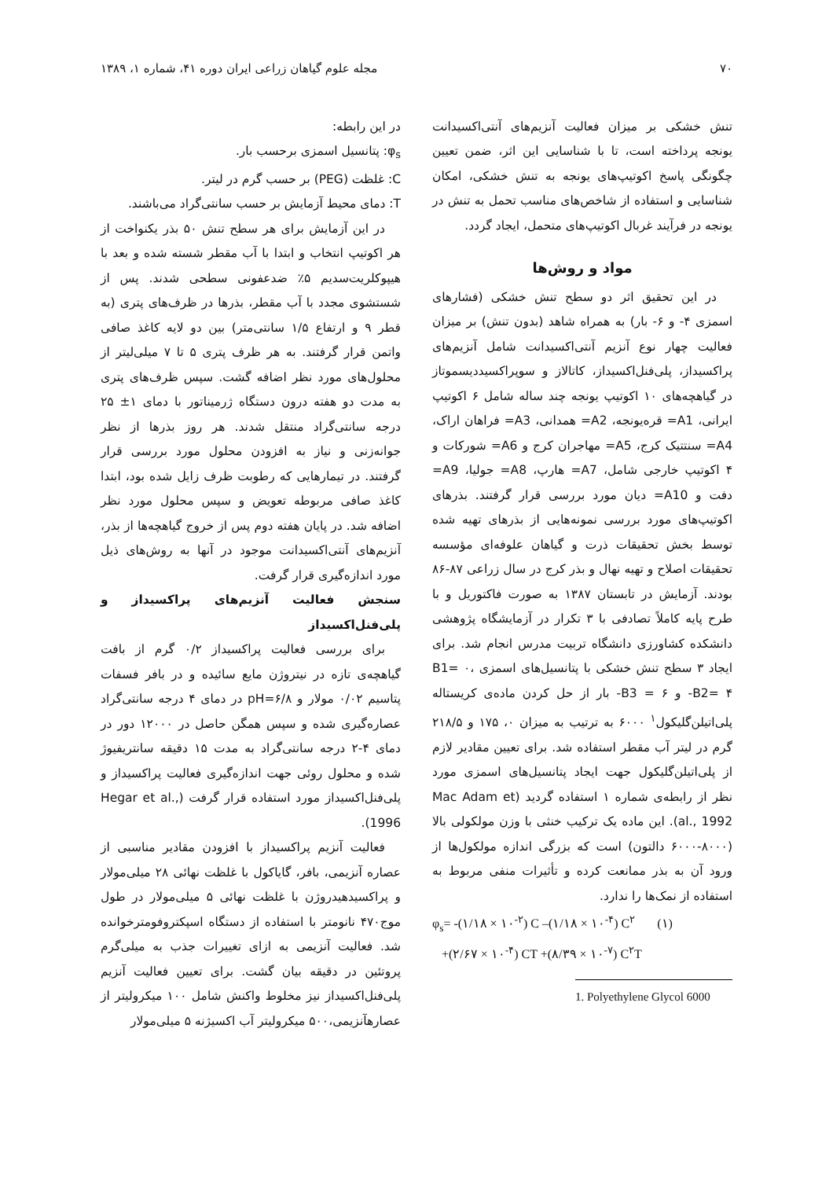۷۰ مجله علوم گیاهان زراعی ایران دوره ۴۱، شماره ۱، ۱۳۸۹
تنش خشکی بر میزان فعالیت آنزیم‌های آنتی‌اکسیدانت یونجه پرداخته است، تا با شناسایی این اثر، ضمن تعیین چگونگی پاسخ اکوتیپ‌های یونجه به تنش خشکی، امکان شناسایی و استفاده از شاخص‌های مناسب تحمل به تنش در یونجه در فرآیند غربال اکوتیپ‌های متحمل، ایجاد گردد.
مواد و روش‌ها
در این تحقیق اثر دو سطح تنش خشکی (فشارهای اسمزی ۴- و ۶- بار) به همراه شاهد (بدون تنش) بر میزان فعالیت چهار نوع آنزیم آنتی‌اکسیدانت شامل آنزیم‌های پراکسیداز، پلی‌فنل‌اکسیداز، کاتالاز و سوپراکسیددیسموتاز در گیاهچه‌های ۱۰ اکوتیپ یونجه چند ساله شامل ۶ اکوتیپ ایرانی، A1= قره‌یونجه، A2= همدانی، A3= فراهان اراک، A4= سنتتیک کرج، A5= مهاجران کرج و A6= شورکات و ۴ اکوتیپ خارجی شامل، A7= هارپ، A8= جولیا، A9= دفت و A10= دیان مورد بررسی قرار گرفتند. بذرهای اکوتیپ‌های مورد بررسی نمونه‌هایی از بذرهای تهیه شده توسط بخش تحقیقات ذرت و گیاهان علوفه‌ای مؤسسه تحقیقات اصلاح و تهیه نهال و بذر کرج در سال زراعی ۸۷-۸۶ بودند. آزمایش در تابستان ۱۳۸۷ به صورت فاکتوریل و با طرح پایه کاملاً تصادفی با ۳ تکرار در آزمایشگاه پژوهشی دانشکده کشاورزی دانشگاه تربیت مدرس انجام شد. برای ایجاد ۳ سطح تنش خشکی با پتانسیل‌های اسمزی B1= ۰، B2= ۴- و B3 = ۶- بار از حل کردن ماده‌ی کریستاله پلی‌اتیلن‌گلیکول<sup>۱</sup> ۶۰۰۰ به ترتیب به میزان ۰، ۱۷۵ و ۲۱۸/۵ گرم در لیتر آب مقطر استفاده شد. برای تعیین مقادیر لازم از پلی‌اتیلن‌گلیکول جهت ایجاد پتانسیل‌های اسمزی مورد نظر از رابطه‌ی شماره ۱ استفاده گردید (Mac Adam et al., 1992). این ماده یک ترکیب خنثی با وزن مولکولی بالا (۸۰۰۰-۶۰۰۰ دالتون) است که بزرگی اندازه مولکول‌ها از ورود آن به بذر ممانعت کرده و تأثیرات منفی مربوط به استفاده از نمک‌ها را ندارد.
φ<sub>s</sub>= -(۱/۱۸ × ۱۰<sup>-۲</sup>) C –(۱/۱۸ × ۱۰<sup>-۴</sup>) C<sup>۲</sup> (۱)
+(۲/۶۷ × ۱۰<sup>-۴</sup>) CT +(۸/۳۹ × ۱۰<sup>-۷</sup>) C<sup>۲</sup>T
1. Polyethylene Glycol 6000
در این رابطه:
φ<sub>s</sub>: پتانسیل اسمزی برحسب بار.
C: غلظت (PEG) بر حسب گرم در لیتر.
T: دمای محیط آزمایش بر حسب سانتی‌گراد می‌باشند.
در این آزمایش برای هر سطح تنش ۵۰ بذر یکنواخت از هر اکوتیپ انتخاب و ابتدا با آب مقطر شسته شده و بعد با هیپوکلریت‌سدیم ۵٪ ضدعفونی سطحی شدند. پس از شستشوی مجدد با آب مقطر، بذرها در ظرف‌های پتری (به قطر ۹ و ارتفاع ۱/۵ سانتی‌متر) بین دو لایه کاغذ صافی واتمن قرار گرفتند. به هر ظرف پتری ۵ تا ۷ میلی‌لیتر از محلول‌های مورد نظر اضافه گشت. سپس ظرف‌های پتری به مدت دو هفته درون دستگاه ژرمیناتور با دمای ۱± ۲۵ درجه سانتی‌گراد منتقل شدند. هر روز بذرها از نظر جوانه‌زنی و نیاز به افزودن محلول مورد بررسی قرار گرفتند. در تیمارهایی که رطوبت ظرف زایل شده بود، ابتدا کاغذ صافی مربوطه تعویض و سپس محلول مورد نظر اضافه شد. در پایان هفته دوم پس از خروج گیاهچه‌ها از بذر، آنزیم‌های آنتی‌اکسیدانت موجود در آنها به روش‌های ذیل مورد اندازه‌گیری قرار گرفت.
سنجش فعالیت آنزیم‌های پراکسیداز و پلی‌فنل‌اکسیداز
برای بررسی فعالیت پراکسیداز ۰/۲ گرم از بافت گیاهچه‌ی تازه در نیتروژن مایع سائیده و در بافر فسفات پتاسیم ۰/۰۲ مولار و pH=۶/۸ در دمای ۴ درجه سانتی‌گراد عصاره‌گیری شده و سپس همگن حاصل در ۱۲۰۰۰ دور در دمای ۴-۲ درجه سانتی‌گراد به مدت ۱۵ دقیقه سانتریفیوژ شده و محلول روئی جهت اندازه‌گیری فعالیت پراکسیداز و پلی‌فنل‌اکسیداز مورد استفاده قرار گرفت (Hegar et al., 1996).
فعالیت آنزیم پراکسیداز با افزودن مقادیر مناسبی از عصاره آنزیمی، بافر، گایاکول با غلظت نهائی ۲۸ میلی‌مولار و پراکسیدهیدروژن با غلظت نهائی ۵ میلی‌مولار در طول موج۴۷۰ نانومتر با استفاده از دستگاه اسپکتروفومترخوانده شد. فعالیت آنزیمی به ازای تغییرات جذب به میلی‌گرم پروتئین در دقیقه بیان گشت. برای تعیین فعالیت آنزیم پلی‌فنل‌اکسیداز نیز مخلوط واکنش شامل ۱۰۰ میکرولیتر از عصارهآنزیمی،۵۰۰ میکرولیتر آب اکسیژنه ۵ میلی‌مولار